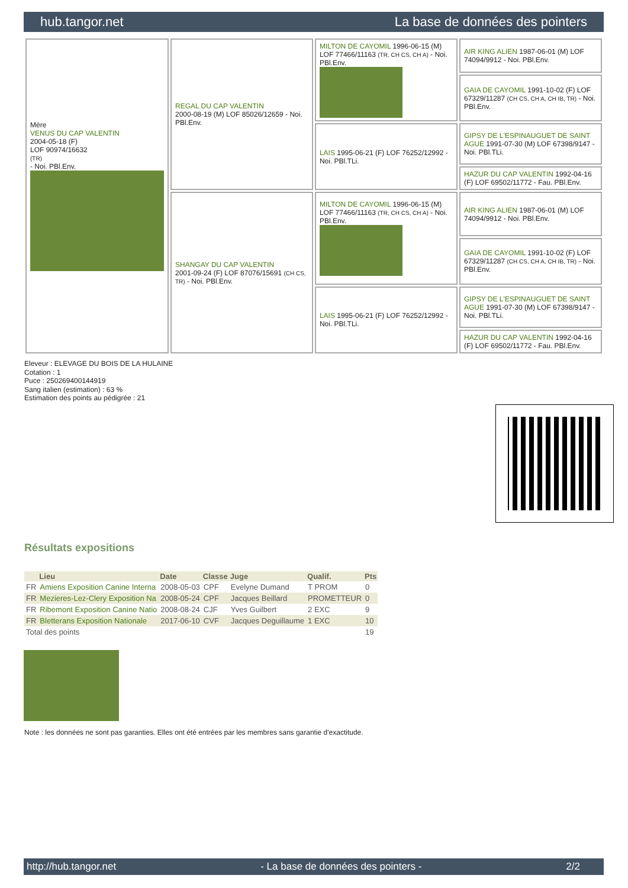hub.tangor.net La base de données des pointers
| Mère VENUS DU CAP VALENTIN 2004-05-18 (F) LOF 90974/16632 (TR) - Noi. PBl.Env. | REGAL DU CAP VALENTIN 2000-08-19 (M) LOF 85026/12659 - Noi. PBl.Env. | MILTON DE CAYOMIL 1996-06-15 (M) LOF 77466/11163 (TR, CH CS, CH A) - Noi. PBl.Env. | AIR KING ALIEN 1987-06-01 (M) LOF 74094/9912 - Noi. PBl.Env. |
| | | | GAIA DE CAYOMIL 1991-10-02 (F) LOF 67329/11287 (CH CS, CH A, CH IB, TR) - Noi. PBl.Env. |
| | | LAIS 1995-06-21 (F) LOF 76252/12992 - Noi. PBl.TLi. | GIPSY DE L'ESPINAUGUET DE SAINT AGUE 1991-07-30 (M) LOF 67398/9147 - Noi. PBl.TLi. |
| | | | HAZUR DU CAP VALENTIN 1992-04-16 (F) LOF 69502/11772 - Fau. PBl.Env. |
| | SHANGAY DU CAP VALENTIN 2001-09-24 (F) LOF 87076/15691 (CH CS, TR) - Noi. PBl.Env. | MILTON DE CAYOMIL 1996-06-15 (M) LOF 77466/11163 (TR, CH CS, CH A) - Noi. PBl.Env. | AIR KING ALIEN 1987-06-01 (M) LOF 74094/9912 - Noi. PBl.Env. |
| | | | GAIA DE CAYOMIL 1991-10-02 (F) LOF 67329/11287 (CH CS, CH A, CH IB, TR) - Noi. PBl.Env. |
| | | LAIS 1995-06-21 (F) LOF 76252/12992 - Noi. PBl.TLi. | GIPSY DE L'ESPINAUGUET DE SAINT AGUE 1991-07-30 (M) LOF 67398/9147 - Noi. PBl.TLi. |
| | | | HAZUR DU CAP VALENTIN 1992-04-16 (F) LOF 69502/11772 - Fau. PBl.Env. |
Eleveur : ELEVAGE DU BOIS DE LA HULAINE
Cotation : 1
Puce : 250269400144919
Sang italien (estimation) : 63 %
Estimation des points au pédigrée : 21
Résultats expositions
| | Lieu | Date | Classe | Juge | Qualif. | Pts |
| --- | --- | --- | --- | --- | --- | --- |
| FR | Amiens Exposition Canine Interna | 2008-05-03 | CPF | Evelyne Dumand | T PROM | 0 |
| FR | Mezieres-Lez-Clery Exposition Na | 2008-05-24 | CPF | Jacques Beillard | PROMETTEUR | 0 |
| FR | Ribemont Exposition Canine Natio | 2008-08-24 | CJF | Yves Guilbert | 2 EXC | 9 |
| FR | Bletterans Exposition Nationale | 2017-06-10 | CVF | Jacques Deguillaume | 1 EXC | 10 |
| Total des points | | | | | | 19 |
Note : les données ne sont pas garanties. Elles ont été entrées par les membres sans garantie d'exactitude.
http://hub.tangor.net - La base de données des pointers - 2/2